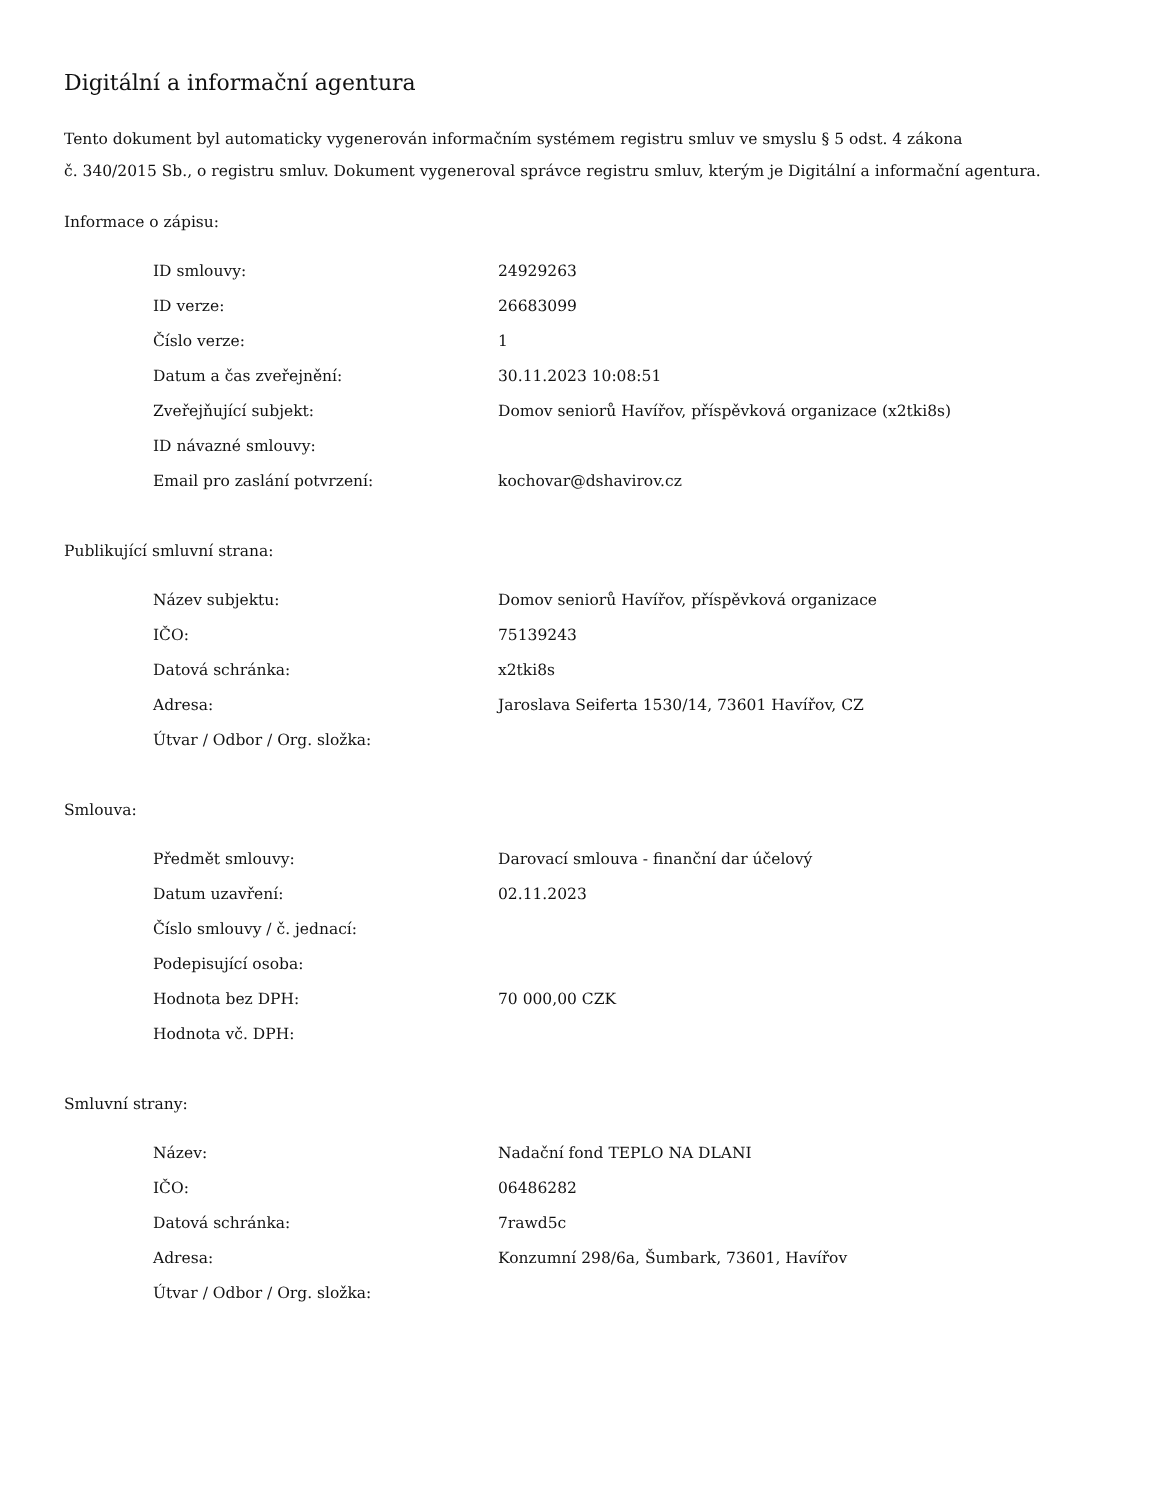Digitální a informační agentura
Tento dokument byl automaticky vygenerován informačním systémem registru smluv ve smyslu § 5 odst. 4 zákona
č. 340/2015 Sb., o registru smluv. Dokument vygeneroval správce registru smluv, kterým je Digitální a informační agentura.
Informace o zápisu:
| ID smlouvy: | 24929263 |
| ID verze: | 26683099 |
| Číslo verze: | 1 |
| Datum a čas zveřejnění: | 30.11.2023 10:08:51 |
| Zveřejňující subjekt: | Domov seniorů Havířov, příspěvková organizace (x2tki8s) |
| ID návazné smlouvy: | |
| Email pro zaslání potvrzení: | kochovar@dshavirov.cz |
Publikující smluvní strana:
| Název subjektu: | Domov seniorů Havířov, příspěvková organizace |
| IČO: | 75139243 |
| Datová schránka: | x2tki8s |
| Adresa: | Jaroslava Seiferta 1530/14, 73601 Havířov, CZ |
| Útvar / Odbor / Org. složka: | |
Smlouva:
| Předmět smlouvy: | Darovací smlouva - finanční dar účelový |
| Datum uzavření: | 02.11.2023 |
| Číslo smlouvy / č. jednací: | |
| Podepisující osoba: | |
| Hodnota bez DPH: | 70 000,00 CZK |
| Hodnota vč. DPH: | |
Smluvní strany:
| Název: | Nadační fond TEPLO NA DLANI |
| IČO: | 06486282 |
| Datová schránka: | 7rawd5c |
| Adresa: | Konzumní 298/6a, Šumbark, 73601, Havířov |
| Útvar / Odbor / Org. složka: | |